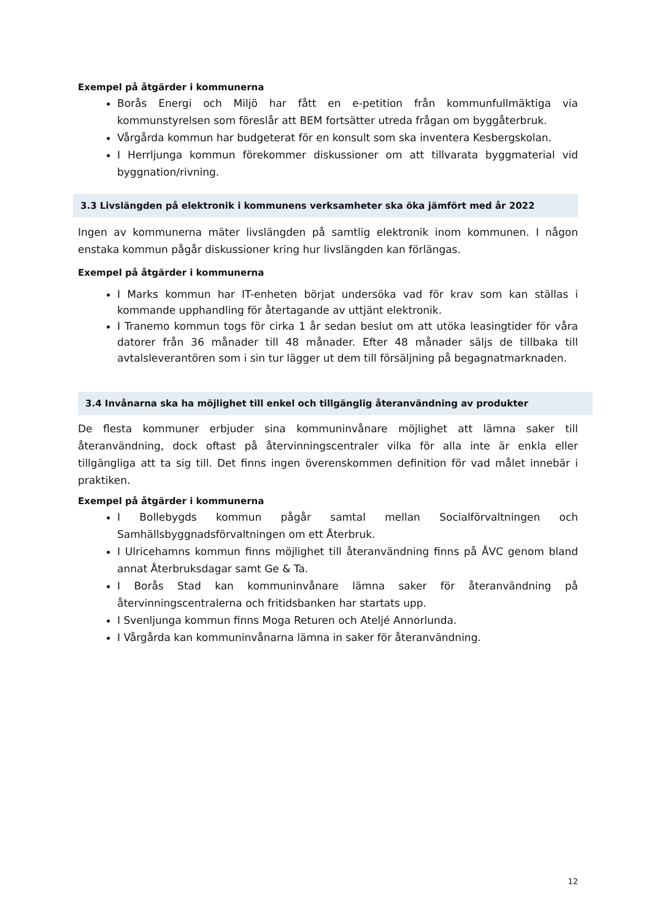Exempel på åtgärder i kommunerna
Borås Energi och Miljö har fått en e-petition från kommunfullmäktiga via kommunstyrelsen som föreslår att BEM fortsätter utreda frågan om byggåterbruk.
Vårgårda kommun har budgeterat för en konsult som ska inventera Kesbergskolan.
I Herrljunga kommun förekommer diskussioner om att tillvarata byggmaterial vid byggnation/rivning.
3.3 Livslängden på elektronik i kommunens verksamheter ska öka jämfört med år 2022
Ingen av kommunerna mäter livslängden på samtlig elektronik inom kommunen. I någon enstaka kommun pågår diskussioner kring hur livslängden kan förlängas.
Exempel på åtgärder i kommunerna
I Marks kommun har IT-enheten börjat undersöka vad för krav som kan ställas i kommande upphandling för återtagande av uttjänt elektronik.
I Tranemo kommun togs för cirka 1 år sedan beslut om att utöka leasingtider för våra datorer från 36 månader till 48 månader. Efter 48 månader säljs de tillbaka till avtalsleverantören som i sin tur lägger ut dem till försäljning på begagnatmarknaden.
3.4 Invånarna ska ha möjlighet till enkel och tillgänglig återanvändning av produkter
De flesta kommuner erbjuder sina kommuninvånare möjlighet att lämna saker till återanvändning, dock oftast på återvinningscentraler vilka för alla inte är enkla eller tillgängliga att ta sig till. Det finns ingen överenskommen definition för vad målet innebär i praktiken.
Exempel på åtgärder i kommunerna
I Bollebygds kommun pågår samtal mellan Socialförvaltningen och Samhällsbyggnadsförvaltningen om ett Återbruk.
I Ulricehamns kommun finns möjlighet till återanvändning finns på ÅVC genom bland annat Återbruksdagar samt Ge & Ta.
I Borås Stad kan kommuninvånare lämna saker för återanvändning på återvinningscentralerna och fritidsbanken har startats upp.
I Svenljunga kommun finns Moga Returen och Ateljé Annorlunda.
I Vårgårda kan kommuninvånarna lämna in saker för återanvändning.
12